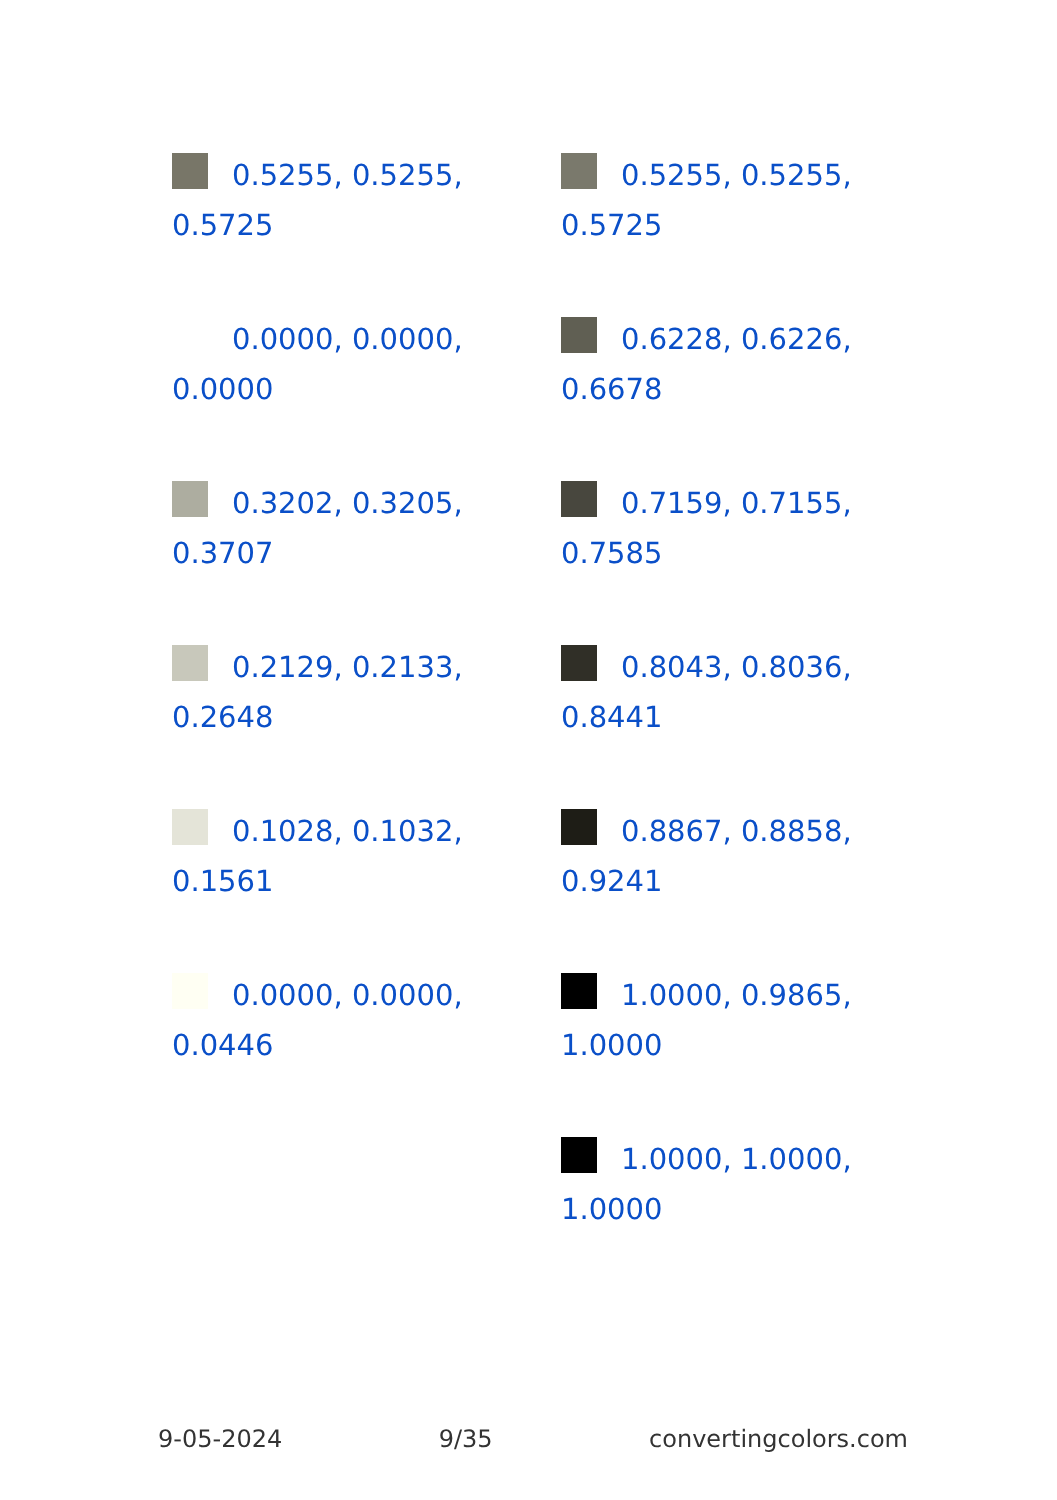0.5255, 0.5255,
0.5725
0.0000, 0.0000,
0.0000
0.3202, 0.3205,
0.3707
0.2129, 0.2133,
0.2648
0.1028, 0.1032,
0.1561
0.0000, 0.0000,
0.0446
0.5255, 0.5255,
0.5725
0.6228, 0.6226,
0.6678
0.7159, 0.7155,
0.7585
0.8043, 0.8036,
0.8441
0.8867, 0.8858,
0.9241
1.0000, 0.9865,
1.0000
1.0000, 1.0000,
1.0000
9-05-2024 9/35 convertingcolors.com